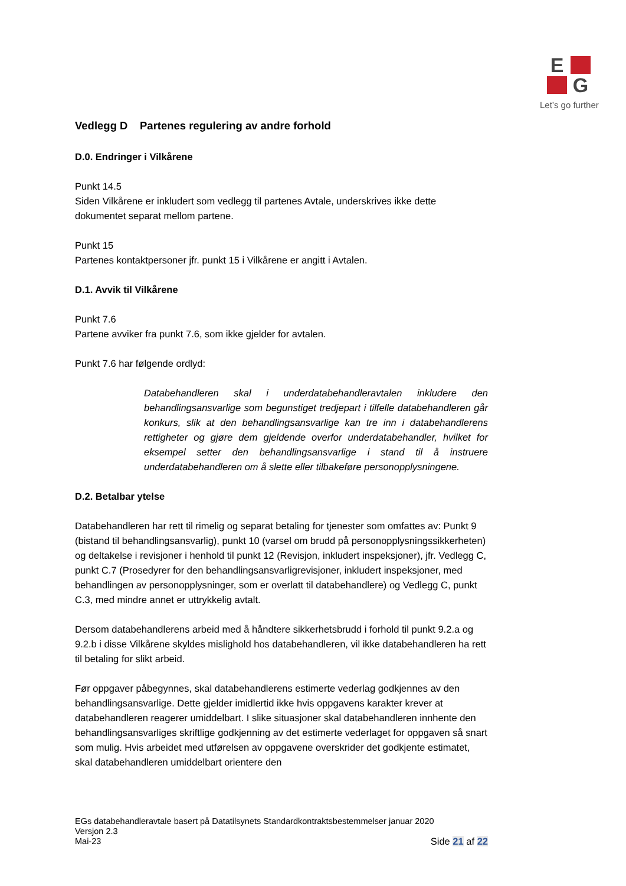E
G
Let’s go further
Vedlegg D Partenes regulering av andre forhold
D.0. Endringer i Vilkårene
Punkt 14.5
Siden Vilkårene er inkludert som vedlegg til partenes Avtale, underskrives ikke dette dokumentet separat mellom partene.
Punkt 15
Partenes kontaktpersoner jfr. punkt 15 i Vilkårene er angitt i Avtalen.
D.1. Avvik til Vilkårene
Punkt 7.6
Partene avviker fra punkt 7.6, som ikke gjelder for avtalen.
Punkt 7.6 har følgende ordlyd:
Databehandleren skal i underdatabehandleravtalen inkludere den behandlingsansvarlige som begunstiget tredjepart i tilfelle databehandleren går konkurs, slik at den behandlingsansvarlige kan tre inn i databehandlerens rettigheter og gjøre dem gjeldende overfor underdatabehandler, hvilket for eksempel setter den behandlingsansvarlige i stand til å instruere underdatabehandleren om å slette eller tilbakeføre personopplysningene.
D.2. Betalbar ytelse
Databehandleren har rett til rimelig og separat betaling for tjenester som omfattes av: Punkt 9 (bistand til behandlingsansvarlig), punkt 10 (varsel om brudd på personopplysningssikkerheten) og deltakelse i revisjoner i henhold til punkt 12 (Revisjon, inkludert inspeksjoner), jfr. Vedlegg C, punkt C.7 (Prosedyrer for den behandlingsansvarligrevisjoner, inkludert inspeksjoner, med behandlingen av personopplysninger, som er overlatt til databehandlere) og Vedlegg C, punkt C.3, med mindre annet er uttrykkelig avtalt.
Dersom databehandlerens arbeid med å håndtere sikkerhetsbrudd i forhold til punkt 9.2.a og 9.2.b i disse Vilkårene skyldes mislighold hos databehandleren, vil ikke databehandleren ha rett til betaling for slikt arbeid.
Før oppgaver påbegynnes, skal databehandlerens estimerte vederlag godkjennes av den behandlingsansvarlige. Dette gjelder imidlertid ikke hvis oppgavens karakter krever at databehandleren reagerer umiddelbart. I slike situasjoner skal databehandleren innhente den behandlingsansvarliges skriftlige godkjenning av det estimerte vederlaget for oppgaven så snart som mulig. Hvis arbeidet med utførelsen av oppgavene overskrider det godkjente estimatet, skal databehandleren umiddelbart orientere den
EGs databehandleravtale basert på Datatilsynets Standardkontraktsbestemmelser januar 2020
Versjon 2.3
Mai-23
Side 21 af 22